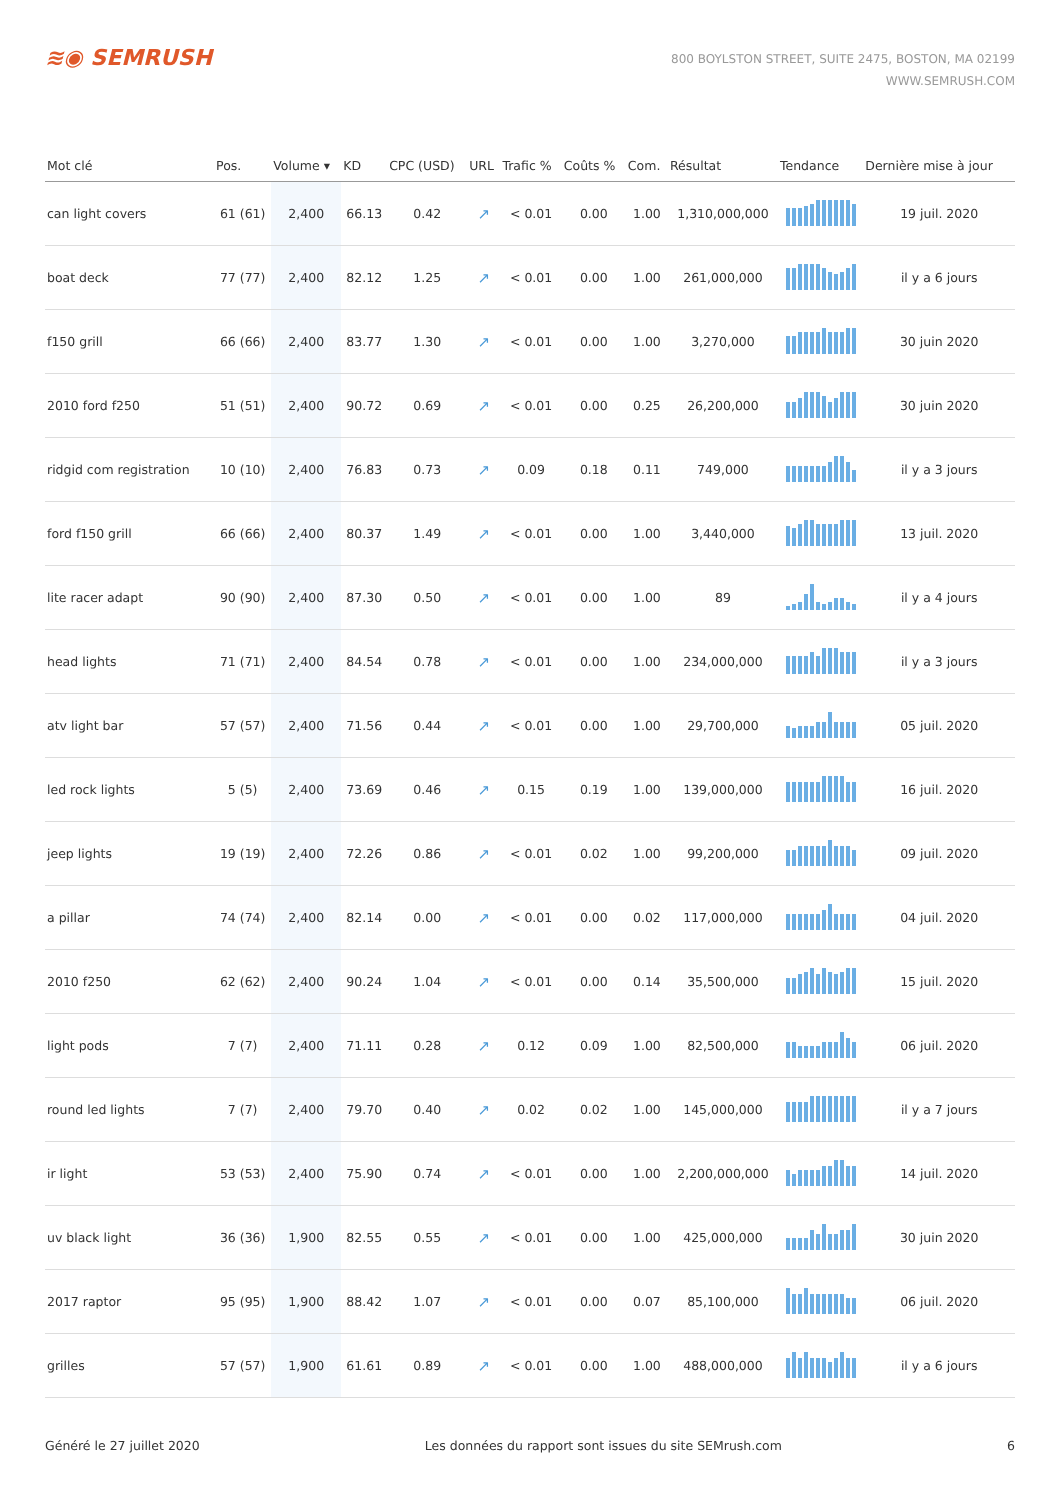≋◉ SEMRUSH
800 BOYLSTON STREET, SUITE 2475, BOSTON, MA 02199
WWW.SEMRUSH.COM
| Mot clé | Pos. | Volume ▾ | KD | CPC (USD) | URL | Trafic % | Coûts % | Com. | Résultat | Tendance | Dernière mise à jour |
| --- | --- | --- | --- | --- | --- | --- | --- | --- | --- | --- | --- |
| can light covers | 61 (61) | 2,400 | 66.13 | 0.42 | ↗ | < 0.01 | 0.00 | 1.00 | 1,310,000,000 | | 19 juil. 2020 |
| boat deck | 77 (77) | 2,400 | 82.12 | 1.25 | ↗ | < 0.01 | 0.00 | 1.00 | 261,000,000 | | il y a 6 jours |
| f150 grill | 66 (66) | 2,400 | 83.77 | 1.30 | ↗ | < 0.01 | 0.00 | 1.00 | 3,270,000 | | 30 juin 2020 |
| 2010 ford f250 | 51 (51) | 2,400 | 90.72 | 0.69 | ↗ | < 0.01 | 0.00 | 0.25 | 26,200,000 | | 30 juin 2020 |
| ridgid com registration | 10 (10) | 2,400 | 76.83 | 0.73 | ↗ | 0.09 | 0.18 | 0.11 | 749,000 | | il y a 3 jours |
| ford f150 grill | 66 (66) | 2,400 | 80.37 | 1.49 | ↗ | < 0.01 | 0.00 | 1.00 | 3,440,000 | | 13 juil. 2020 |
| lite racer adapt | 90 (90) | 2,400 | 87.30 | 0.50 | ↗ | < 0.01 | 0.00 | 1.00 | 89 | | il y a 4 jours |
| head lights | 71 (71) | 2,400 | 84.54 | 0.78 | ↗ | < 0.01 | 0.00 | 1.00 | 234,000,000 | | il y a 3 jours |
| atv light bar | 57 (57) | 2,400 | 71.56 | 0.44 | ↗ | < 0.01 | 0.00 | 1.00 | 29,700,000 | | 05 juil. 2020 |
| led rock lights | 5 (5) | 2,400 | 73.69 | 0.46 | ↗ | 0.15 | 0.19 | 1.00 | 139,000,000 | | 16 juil. 2020 |
| jeep lights | 19 (19) | 2,400 | 72.26 | 0.86 | ↗ | < 0.01 | 0.02 | 1.00 | 99,200,000 | | 09 juil. 2020 |
| a pillar | 74 (74) | 2,400 | 82.14 | 0.00 | ↗ | < 0.01 | 0.00 | 0.02 | 117,000,000 | | 04 juil. 2020 |
| 2010 f250 | 62 (62) | 2,400 | 90.24 | 1.04 | ↗ | < 0.01 | 0.00 | 0.14 | 35,500,000 | | 15 juil. 2020 |
| light pods | 7 (7) | 2,400 | 71.11 | 0.28 | ↗ | 0.12 | 0.09 | 1.00 | 82,500,000 | | 06 juil. 2020 |
| round led lights | 7 (7) | 2,400 | 79.70 | 0.40 | ↗ | 0.02 | 0.02 | 1.00 | 145,000,000 | | il y a 7 jours |
| ir light | 53 (53) | 2,400 | 75.90 | 0.74 | ↗ | < 0.01 | 0.00 | 1.00 | 2,200,000,000 | | 14 juil. 2020 |
| uv black light | 36 (36) | 1,900 | 82.55 | 0.55 | ↗ | < 0.01 | 0.00 | 1.00 | 425,000,000 | | 30 juin 2020 |
| 2017 raptor | 95 (95) | 1,900 | 88.42 | 1.07 | ↗ | < 0.01 | 0.00 | 0.07 | 85,100,000 | | 06 juil. 2020 |
| grilles | 57 (57) | 1,900 | 61.61 | 0.89 | ↗ | < 0.01 | 0.00 | 1.00 | 488,000,000 | | il y a 6 jours |
Généré le 27 juillet 2020 Les données du rapport sont issues du site SEMrush.com 6